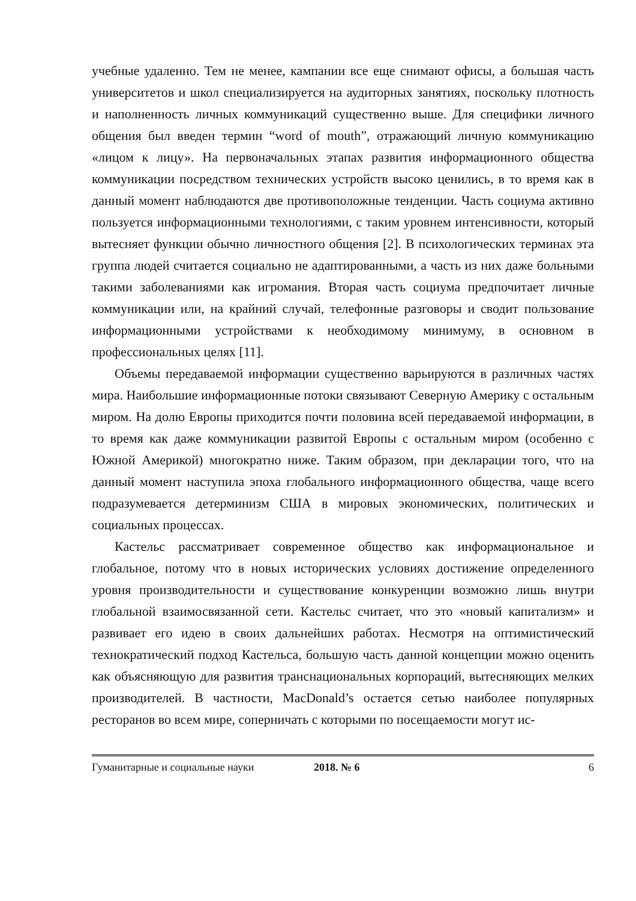учебные удаленно. Тем не менее, кампании все еще снимают офисы, а большая часть университетов и школ специализируется на аудиторных занятиях, поскольку плотность и наполненность личных коммуникаций существенно выше. Для специфики личного общения был введен термин “word of mouth”, отражающий личную коммуникацию «лицом к лицу». На первоначальных этапах развития информационного общества коммуникации посредством технических устройств высоко ценились, в то время как в данный момент наблюдаются две противоположные тенденции. Часть социума активно пользуется информационными технологиями, с таким уровнем интенсивности, который вытесняет функции обычно личностного общения [2]. В психологических терминах эта группа людей считается социально не адаптированными, а часть из них даже больными такими заболеваниями как игромания. Вторая часть социума предпочитает личные коммуникации или, на крайний случай, телефонные разговоры и сводит пользование информационными устройствами к необходимому минимуму, в основном в профессиональных целях [11].
Объемы передаваемой информации существенно варьируются в различных частях мира. Наибольшие информационные потоки связывают Северную Америку с остальным миром. На долю Европы приходится почти половина всей передаваемой информации, в то время как даже коммуникации развитой Европы с остальным миром (особенно с Южной Америкой) многократно ниже. Таким образом, при декларации того, что на данный момент наступила эпоха глобального информационного общества, чаще всего подразумевается детерминизм США в мировых экономических, политических и социальных процессах.
Кастельс рассматривает современное общество как информациональное и глобальное, потому что в новых исторических условиях достижение определенного уровня производительности и существование конкуренции возможно лишь внутри глобальной взаимосвязанной сети. Кастельс считает, что это «новый капитализм» и развивает его идею в своих дальнейших работах. Несмотря на оптимистический технократический подход Кастельса, большую часть данной концепции можно оценить как объясняющую для развития транснациональных корпораций, вытесняющих мелких производителей. В частности, MacDonald’s остается сетью наиболее популярных ресторанов во всем мире, соперничать с которыми по посещаемости могут ис-
Гуманитарные и социальные науки 2018. № 6 6